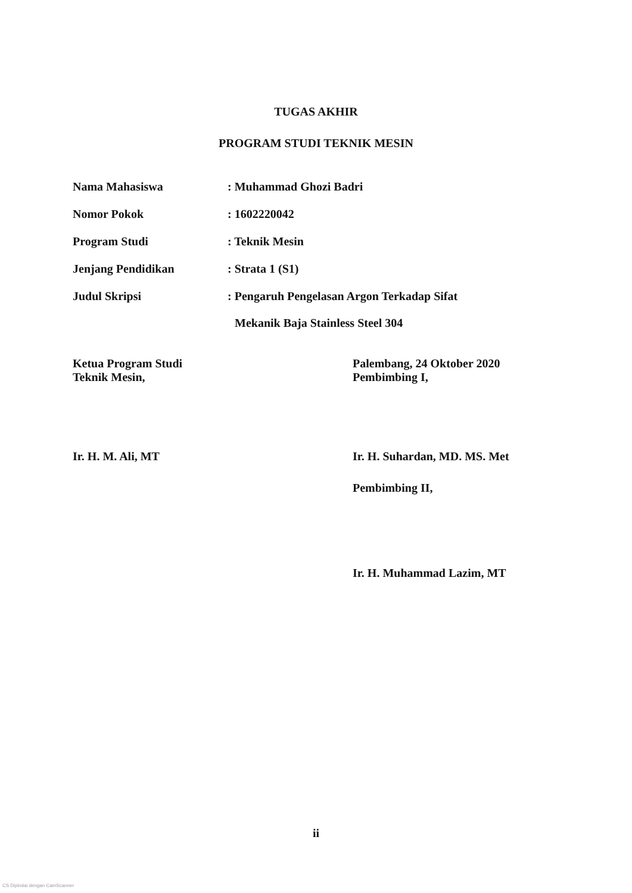TUGAS AKHIR
PROGRAM STUDI TEKNIK MESIN
Nama Mahasiswa : Muhammad Ghozi Badri
Nomor Pokok : 1602220042
Program Studi : Teknik Mesin
Jenjang Pendidikan : Strata 1 (S1)
Judul Skripsi : Pengaruh Pengelasan Argon Terkadap Sifat
Mekanik Baja Stainless Steel 304
Ketua Program Studi
Teknik Mesin,
Ir. H. M. Ali, MT
Palembang, 24 Oktober 2020
Pembimbing I,
Ir. H. Suhardan, MD. MS. Met
Pembimbing II,
Ir. H. Muhammad Lazim, MT
ii
CS Dipindai dengan CamScanner